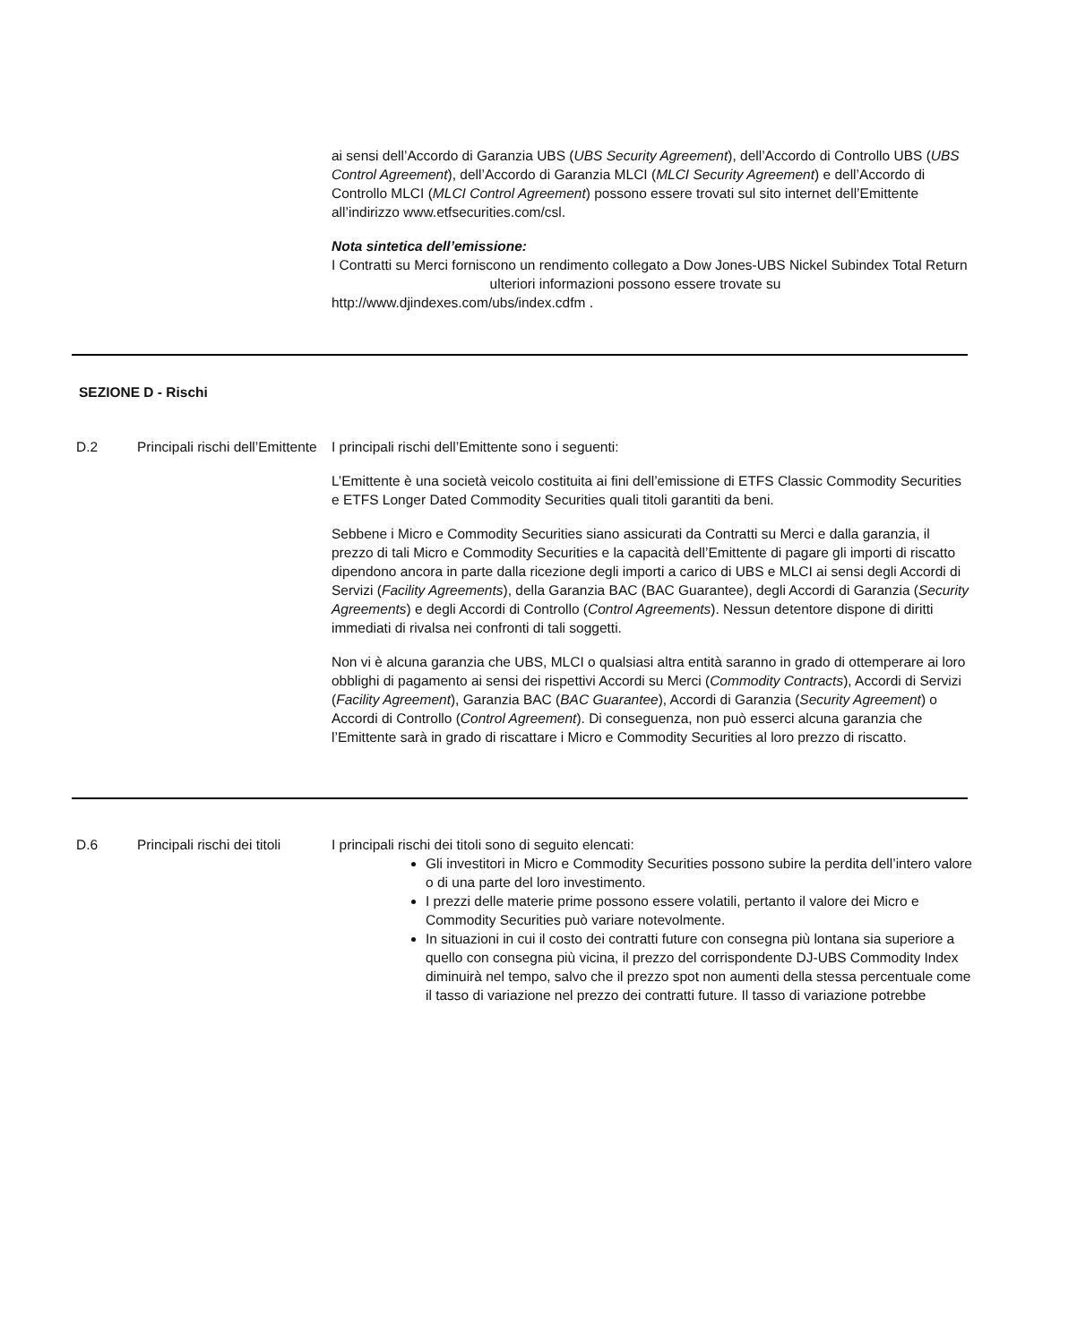ai sensi dell’Accordo di Garanzia UBS (UBS Security Agreement), dell’Accordo di Controllo UBS (UBS Control Agreement), dell’Accordo di Garanzia MLCI (MLCI Security Agreement) e dell’Accordo di Controllo MLCI (MLCI Control Agreement) possono essere trovati sul sito internet dell’Emittente all’indirizzo www.etfsecurities.com/csl.
Nota sintetica dell’emissione:
I Contratti su Merci forniscono un rendimento collegato a Dow Jones-UBS Nickel Subindex Total Return ulteriori informazioni possono essere trovate su http://www.djindexes.com/ubs/index.cdfm .
SEZIONE D - Rischi
D.2 Principali rischi dell’Emittente
I principali rischi dell’Emittente sono i seguenti:
L’Emittente è una società veicolo costituita ai fini dell’emissione di ETFS Classic Commodity Securities e ETFS Longer Dated Commodity Securities quali titoli garantiti da beni.
Sebbene i Micro e Commodity Securities siano assicurati da Contratti su Merci e dalla garanzia, il prezzo di tali Micro e Commodity Securities e la capacità dell’Emittente di pagare gli importi di riscatto dipendono ancora in parte dalla ricezione degli importi a carico di UBS e MLCI ai sensi degli Accordi di Servizi (Facility Agreements), della Garanzia BAC (BAC Guarantee), degli Accordi di Garanzia (Security Agreements) e degli Accordi di Controllo (Control Agreements). Nessun detentore dispone di diritti immediati di rivalsa nei confronti di tali soggetti.
Non vi è alcuna garanzia che UBS, MLCI o qualsiasi altra entità saranno in grado di ottemperare ai loro obblighi di pagamento ai sensi dei rispettivi Accordi su Merci (Commodity Contracts), Accordi di Servizi (Facility Agreement), Garanzia BAC (BAC Guarantee), Accordi di Garanzia (Security Agreement) o Accordi di Controllo (Control Agreement). Di conseguenza, non può esserci alcuna garanzia che l’Emittente sarà in grado di riscattare i Micro e Commodity Securities al loro prezzo di riscatto.
D.6 Principali rischi dei titoli
I principali rischi dei titoli sono di seguito elencati:
Gli investitori in Micro e Commodity Securities possono subire la perdita dell’intero valore o di una parte del loro investimento.
I prezzi delle materie prime possono essere volatili, pertanto il valore dei Micro e Commodity Securities può variare notevolmente.
In situazioni in cui il costo dei contratti future con consegna più lontana sia superiore a quello con consegna più vicina, il prezzo del corrispondente DJ-UBS Commodity Index diminuirà nel tempo, salvo che il prezzo spot non aumenti della stessa percentuale come il tasso di variazione nel prezzo dei contratti future. Il tasso di variazione potrebbe